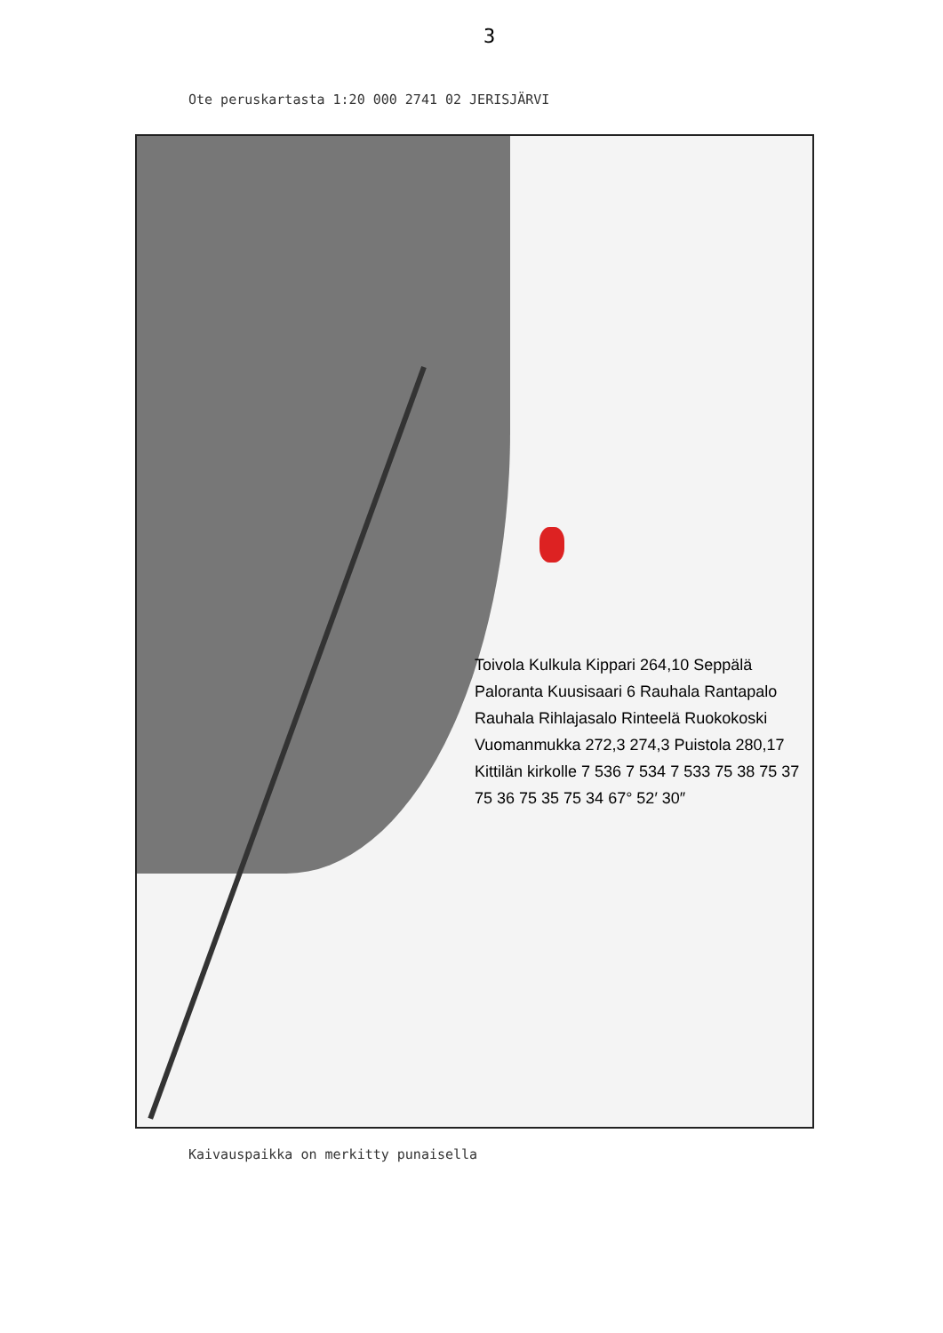3
Ote peruskartasta 1:20 000 2741 02 JERISJÄRVI
Toivola Kulkula Kippari 264,10 Seppälä Paloranta Kuusisaari 6 Rauhala Rantapalo Rauhala Rihlajasalo Rinteelä Ruokokoski Vuomanmukka 272,3 274,3 Puistola 280,17 Kittilän kirkolle 7 536 7 534 7 533 75 38 75 37 75 36 75 35 75 34 67° 52′ 30″
Kaivauspaikka on merkitty punaisella